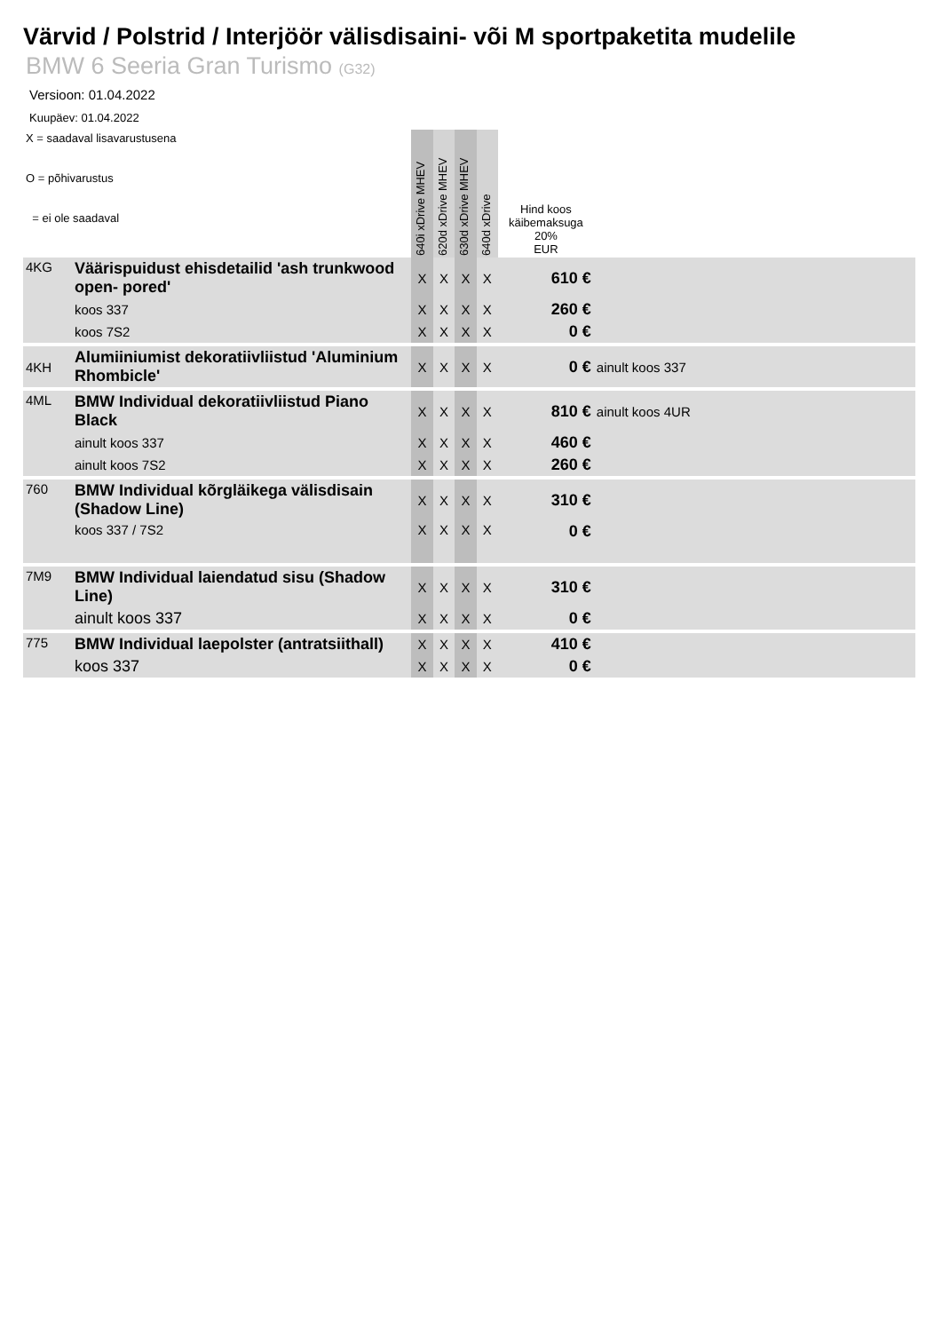Värvid / Polstrid / Interjöör välisdisaini- või M sportpaketita mudelile
BMW 6 Seeria Gran Turismo (G32)
Versioon: 01.04.2022
Kuupäev: 01.04.2022
| X = saadaval lisavarustusena O = põhivarustus = ei ole saadaval | | 640i xDrive MHEV | 620d xDrive MHEV | 630d xDrive MHEV | 640d xDrive | Hind koos käibemaksuga 20% EUR | |
| --- | --- | --- | --- | --- | --- | --- | --- |
| 4KG | Väärispuidust ehisdetailid 'ash trunkwood open- pored' | X | X | X | X | 610 € | |
| | koos 337 | X | X | X | X | 260 € | |
| | koos 7S2 | X | X | X | X | 0 € | |
| 4KH | Alumiiniumist dekoratiivliistud 'Aluminium Rhombicle' | X | X | X | X | 0 € | ainult koos 337 |
| 4ML | BMW Individual dekoratiivliistud Piano Black | X | X | X | X | 810 € | ainult koos 4UR |
| | ainult koos 337 | X | X | X | X | 460 € | |
| | ainult koos 7S2 | X | X | X | X | 260 € | |
| 760 | BMW Individual kõrgläikega välisdisain (Shadow Line) | X | X | X | X | 310 € | |
| | koos 337 / 7S2 | X | X | X | X | 0 € | |
| 7M9 | BMW Individual laiendatud sisu (Shadow Line) | X | X | X | X | 310 € | |
| | ainult koos 337 | X | X | X | X | 0 € | |
| 775 | BMW Individual laepolster (antratsiithall) | X | X | X | X | 410 € | |
| | koos 337 | X | X | X | X | 0 € | |